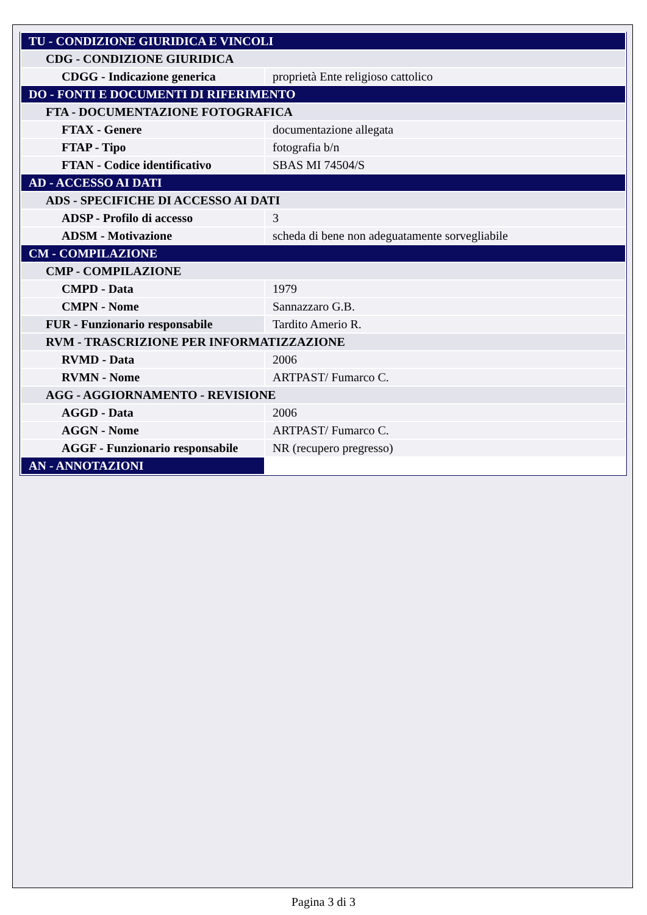| TU - CONDIZIONE GIURIDICA E VINCOLI | |
| CDG - CONDIZIONE GIURIDICA | |
| CDGG - Indicazione generica | proprietà Ente religioso cattolico |
| DO - FONTI E DOCUMENTI DI RIFERIMENTO | |
| FTA - DOCUMENTAZIONE FOTOGRAFICA | |
| FTAX - Genere | documentazione allegata |
| FTAP - Tipo | fotografia b/n |
| FTAN - Codice identificativo | SBAS MI 74504/S |
| AD - ACCESSO AI DATI | |
| ADS - SPECIFICHE DI ACCESSO AI DATI | |
| ADSP - Profilo di accesso | 3 |
| ADSM - Motivazione | scheda di bene non adeguatamente sorvegliabile |
| CM - COMPILAZIONE | |
| CMP - COMPILAZIONE | |
| CMPD - Data | 1979 |
| CMPN - Nome | Sannazzaro G.B. |
| FUR - Funzionario responsabile | Tardito Amerio R. |
| RVM - TRASCRIZIONE PER INFORMATIZZAZIONE | |
| RVMD - Data | 2006 |
| RVMN - Nome | ARTPAST/ Fumarco C. |
| AGG - AGGIORNAMENTO - REVISIONE | |
| AGGD - Data | 2006 |
| AGGN - Nome | ARTPAST/ Fumarco C. |
| AGGF - Funzionario responsabile | NR (recupero pregresso) |
| AN - ANNOTAZIONI | |
Pagina 3 di 3